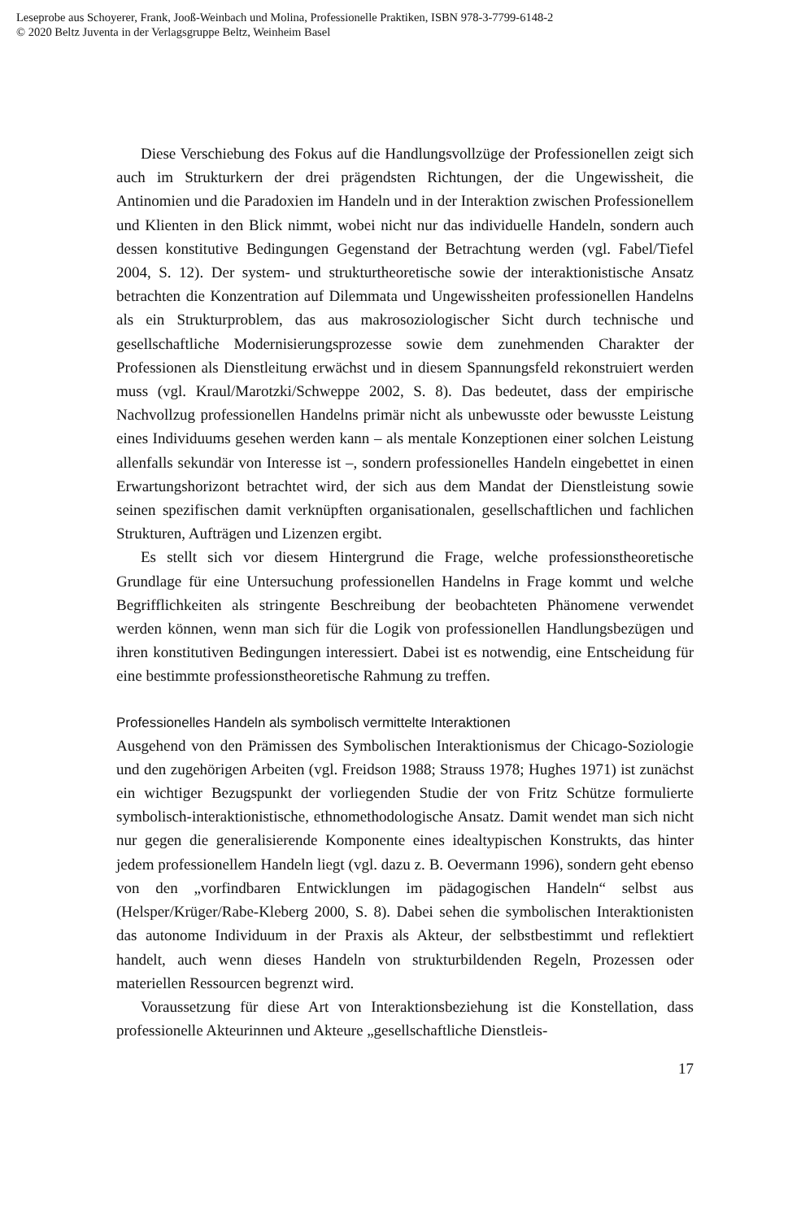Leseprobe aus Schoyerer, Frank, Jooß-Weinbach und Molina, Professionelle Praktiken, ISBN 978-3-7799-6148-2
© 2020 Beltz Juventa in der Verlagsgruppe Beltz, Weinheim Basel
Diese Verschiebung des Fokus auf die Handlungsvollzüge der Professionellen zeigt sich auch im Strukturkern der drei prägendsten Richtungen, der die Ungewissheit, die Antinomien und die Paradoxien im Handeln und in der Interaktion zwischen Professionellem und Klienten in den Blick nimmt, wobei nicht nur das individuelle Handeln, sondern auch dessen konstitutive Bedingungen Gegenstand der Betrachtung werden (vgl. Fabel/Tiefel 2004, S. 12). Der system- und strukturtheoretische sowie der interaktionistische Ansatz betrachten die Konzentration auf Dilemmata und Ungewissheiten professionellen Handelns als ein Strukturproblem, das aus makrosoziologischer Sicht durch technische und gesellschaftliche Modernisierungsprozesse sowie dem zunehmenden Charakter der Professionen als Dienstleitung erwächst und in diesem Spannungsfeld rekonstruiert werden muss (vgl. Kraul/Marotzki/Schweppe 2002, S. 8). Das bedeutet, dass der empirische Nachvollzug professionellen Handelns primär nicht als unbewusste oder bewusste Leistung eines Individuums gesehen werden kann – als mentale Konzeptionen einer solchen Leistung allenfalls sekundär von Interesse ist –, sondern professionelles Handeln eingebettet in einen Erwartungshorizont betrachtet wird, der sich aus dem Mandat der Dienstleistung sowie seinen spezifischen damit verknüpften organisationalen, gesellschaftlichen und fachlichen Strukturen, Aufträgen und Lizenzen ergibt.
Es stellt sich vor diesem Hintergrund die Frage, welche professionstheoretische Grundlage für eine Untersuchung professionellen Handelns in Frage kommt und welche Begrifflichkeiten als stringente Beschreibung der beobachteten Phänomene verwendet werden können, wenn man sich für die Logik von professionellen Handlungsbezügen und ihren konstitutiven Bedingungen interessiert. Dabei ist es notwendig, eine Entscheidung für eine bestimmte professionstheoretische Rahmung zu treffen.
Professionelles Handeln als symbolisch vermittelte Interaktionen
Ausgehend von den Prämissen des Symbolischen Interaktionismus der Chicago-Soziologie und den zugehörigen Arbeiten (vgl. Freidson 1988; Strauss 1978; Hughes 1971) ist zunächst ein wichtiger Bezugspunkt der vorliegenden Studie der von Fritz Schütze formulierte symbolisch-interaktionistische, ethnomethodologische Ansatz. Damit wendet man sich nicht nur gegen die generalisierende Komponente eines idealtypischen Konstrukts, das hinter jedem professionellem Handeln liegt (vgl. dazu z. B. Oevermann 1996), sondern geht ebenso von den „vorfindbaren Entwicklungen im pädagogischen Handeln“ selbst aus (Helsper/Krüger/Rabe-Kleberg 2000, S. 8). Dabei sehen die symbolischen Interaktionisten das autonome Individuum in der Praxis als Akteur, der selbstbestimmt und reflektiert handelt, auch wenn dieses Handeln von strukturbildenden Regeln, Prozessen oder materiellen Ressourcen begrenzt wird.
Voraussetzung für diese Art von Interaktionsbeziehung ist die Konstellation, dass professionelle Akteurinnen und Akteure „gesellschaftliche Dienstleis-
17